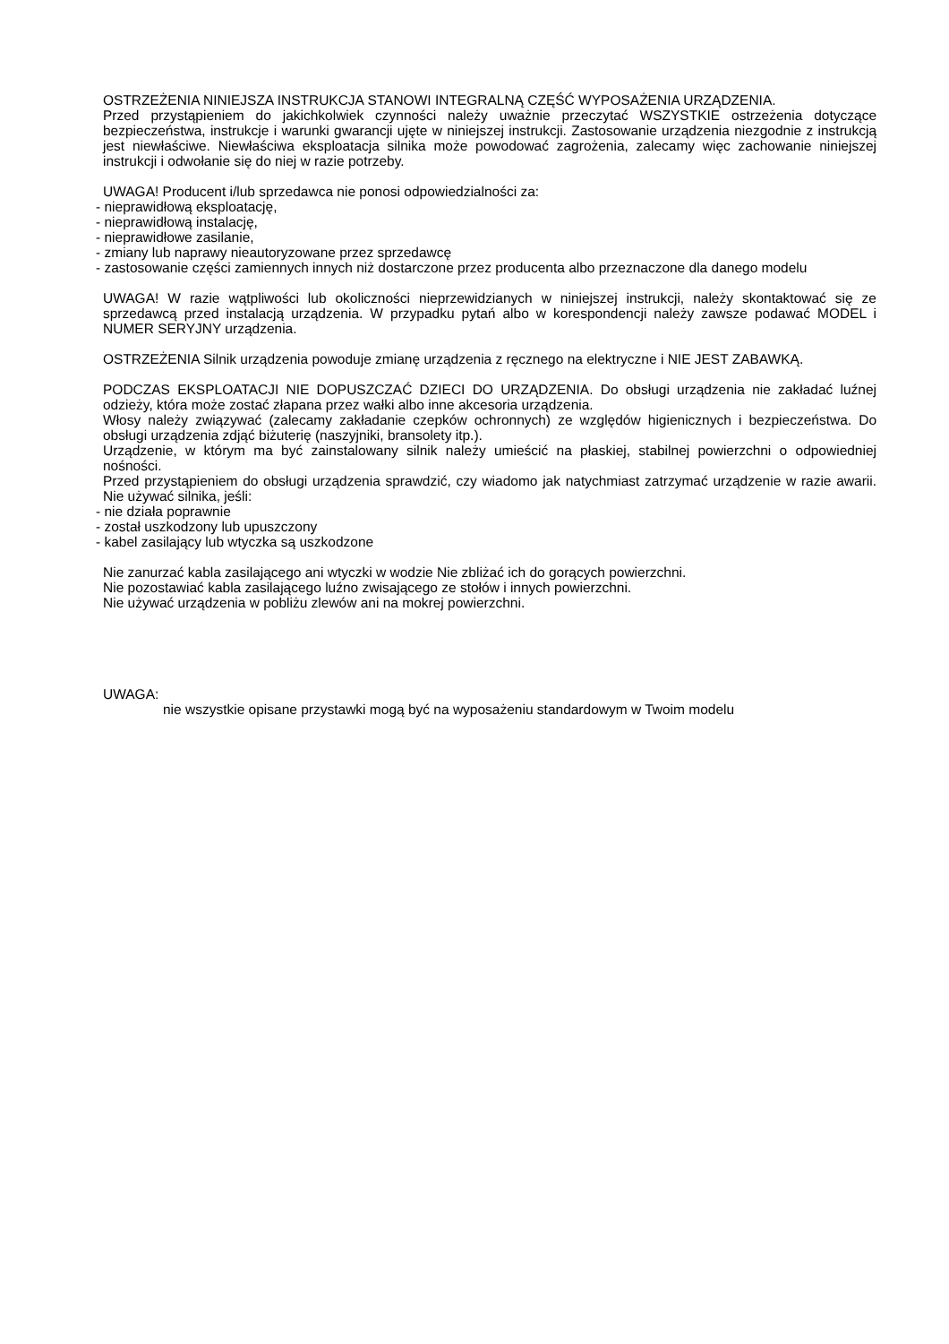OSTRZEŻENIA NINIEJSZA INSTRUKCJA STANOWI INTEGRALNĄ CZĘŚĆ WYPOSAŻENIA URZĄDZENIA.
Przed przystąpieniem do jakichkolwiek czynności należy uważnie przeczytać WSZYSTKIE ostrzeżenia dotyczące bezpieczeństwa, instrukcje i warunki gwarancji ujęte w niniejszej instrukcji. Zastosowanie urządzenia niezgodnie z instrukcją jest niewłaściwe. Niewłaściwa eksploatacja silnika może powodować zagrożenia, zalecamy więc zachowanie niniejszej instrukcji i odwołanie się do niej w razie potrzeby.
UWAGA! Producent i/lub sprzedawca nie ponosi odpowiedzialności za:
- nieprawidłową eksploatację,
- nieprawidłową instalację,
- nieprawidłowe zasilanie,
- zmiany lub naprawy nieautoryzowane przez sprzedawcę
- zastosowanie części zamiennych innych niż dostarczone przez producenta albo przeznaczone dla danego modelu
UWAGA! W razie wątpliwości lub okoliczności nieprzewidzianych w niniejszej instrukcji, należy skontaktować się ze sprzedawcą przed instalacją urządzenia. W przypadku pytań albo w korespondencji należy zawsze podawać MODEL i NUMER SERYJNY urządzenia.
OSTRZEŻENIA Silnik urządzenia powoduje zmianę urządzenia z ręcznego na elektryczne i NIE JEST ZABAWKĄ.
PODCZAS EKSPLOATACJI NIE DOPUSZCZAĆ DZIECI DO URZĄDZENIA. Do obsługi urządzenia nie zakładać luźnej odzieży, która może zostać złapana przez wałki albo inne akcesoria urządzenia.
Włosy należy związywać (zalecamy zakładanie czepków ochronnych) ze względów higienicznych i bezpieczeństwa. Do obsługi urządzenia zdjąć biżuterię (naszyjniki, bransolety itp.).
Urządzenie, w którym ma być zainstalowany silnik należy umieścić na płaskiej, stabilnej powierzchni o odpowiedniej nośności.
Przed przystąpieniem do obsługi urządzenia sprawdzić, czy wiadomo jak natychmiast zatrzymać urządzenie w razie awarii. Nie używać silnika, jeśli:
- nie działa poprawnie
- został uszkodzony lub upuszczony
- kabel zasilający lub wtyczka są uszkodzone
Nie zanurzać kabla zasilającego ani wtyczki w wodzie Nie zbliżać ich do gorących powierzchni.
Nie pozostawiać kabla zasilającego luźno zwisającego ze stołów i innych powierzchni.
Nie używać urządzenia w pobliżu zlewów ani na mokrej powierzchni.
UWAGA:
nie wszystkie opisane przystawki mogą być na wyposażeniu standardowym w Twoim modelu